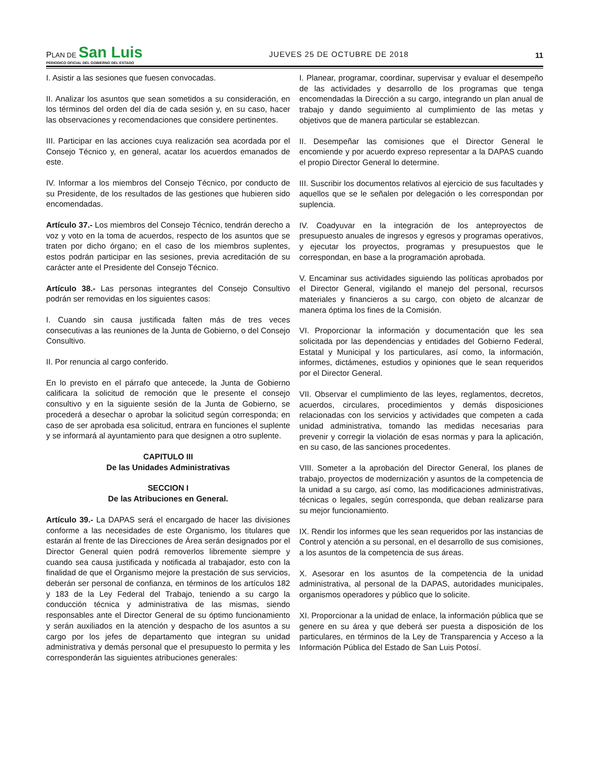PLAN DE San Luis
PERIODICO OFICIAL DEL GOBIERNO DEL ESTADO
JUEVES 25 DE OCTUBRE DE 2018
11
I. Asistir a las sesiones que fuesen convocadas.
II. Analizar los asuntos que sean sometidos a su consideración, en los términos del orden del día de cada sesión y, en su caso, hacer las observaciones y recomendaciones que considere pertinentes.
III. Participar en las acciones cuya realización sea acordada por el Consejo Técnico y, en general, acatar los acuerdos emanados de este.
IV. Informar a los miembros del Consejo Técnico, por conducto de su Presidente, de los resultados de las gestiones que hubieren sido encomendadas.
Artículo 37.- Los miembros del Consejo Técnico, tendrán derecho a voz y voto en la toma de acuerdos, respecto de los asuntos que se traten por dicho órgano; en el caso de los miembros suplentes, estos podrán participar en las sesiones, previa acreditación de su carácter ante el Presidente del Consejo Técnico.
Artículo 38.- Las personas integrantes del Consejo Consultivo podrán ser removidas en los siguientes casos:
I. Cuando sin causa justificada falten más de tres veces consecutivas a las reuniones de la Junta de Gobierno, o del Consejo Consultivo.
II. Por renuncia al cargo conferido.
En lo previsto en el párrafo que antecede, la Junta de Gobierno calificara la solicitud de remoción que le presente el consejo consultivo y en la siguiente sesión de la Junta de Gobierno, se procederá a desechar o aprobar la solicitud según corresponda; en caso de ser aprobada esa solicitud, entrara en funciones el suplente y se informará al ayuntamiento para que designen a otro suplente.
CAPITULO III
De las Unidades Administrativas
SECCION I
De las Atribuciones en General.
Artículo 39.- La DAPAS será el encargado de hacer las divisiones conforme a las necesidades de este Organismo, los titulares que estarán al frente de las Direcciones de Área serán designados por el Director General quien podrá removerlos libremente siempre y cuando sea causa justificada y notificada al trabajador, esto con la finalidad de que el Organismo mejore la prestación de sus servicios, deberán ser personal de confianza, en términos de los artículos 182 y 183 de la Ley Federal del Trabajo, teniendo a su cargo la conducción técnica y administrativa de las mismas, siendo responsables ante el Director General de su óptimo funcionamiento y serán auxiliados en la atención y despacho de los asuntos a su cargo por los jefes de departamento que integran su unidad administrativa y demás personal que el presupuesto lo permita y les corresponderán las siguientes atribuciones generales:
I. Planear, programar, coordinar, supervisar y evaluar el desempeño de las actividades y desarrollo de los programas que tenga encomendadas la Dirección a su cargo, integrando un plan anual de trabajo y dando seguimiento al cumplimiento de las metas y objetivos que de manera particular se establezcan.
II. Desempeñar las comisiones que el Director General le encomiende y por acuerdo expreso representar a la DAPAS cuando el propio Director General lo determine.
III. Suscribir los documentos relativos al ejercicio de sus facultades y aquellos que se le señalen por delegación o les correspondan por suplencia.
IV. Coadyuvar en la integración de los anteproyectos de presupuesto anuales de ingresos y egresos y programas operativos, y ejecutar los proyectos, programas y presupuestos que le correspondan, en base a la programación aprobada.
V. Encaminar sus actividades siguiendo las políticas aprobados por el Director General, vigilando el manejo del personal, recursos materiales y financieros a su cargo, con objeto de alcanzar de manera óptima los fines de la Comisión.
VI. Proporcionar la información y documentación que les sea solicitada por las dependencias y entidades del Gobierno Federal, Estatal y Municipal y los particulares, así como, la información, informes, dictámenes, estudios y opiniones que le sean requeridos por el Director General.
VII. Observar el cumplimiento de las leyes, reglamentos, decretos, acuerdos, circulares, procedimientos y demás disposiciones relacionadas con los servicios y actividades que competen a cada unidad administrativa, tomando las medidas necesarias para prevenir y corregir la violación de esas normas y para la aplicación, en su caso, de las sanciones procedentes.
VIII. Someter a la aprobación del Director General, los planes de trabajo, proyectos de modernización y asuntos de la competencia de la unidad a su cargo, así como, las modificaciones administrativas, técnicas o legales, según corresponda, que deban realizarse para su mejor funcionamiento.
IX. Rendir los informes que les sean requeridos por las instancias de Control y atención a su personal, en el desarrollo de sus comisiones, a los asuntos de la competencia de sus áreas.
X. Asesorar en los asuntos de la competencia de la unidad administrativa, al personal de la DAPAS, autoridades municipales, organismos operadores y público que lo solicite.
XI. Proporcionar a la unidad de enlace, la información pública que se genere en su área y que deberá ser puesta a disposición de los particulares, en términos de la Ley de Transparencia y Acceso a la Información Pública del Estado de San Luis Potosí.